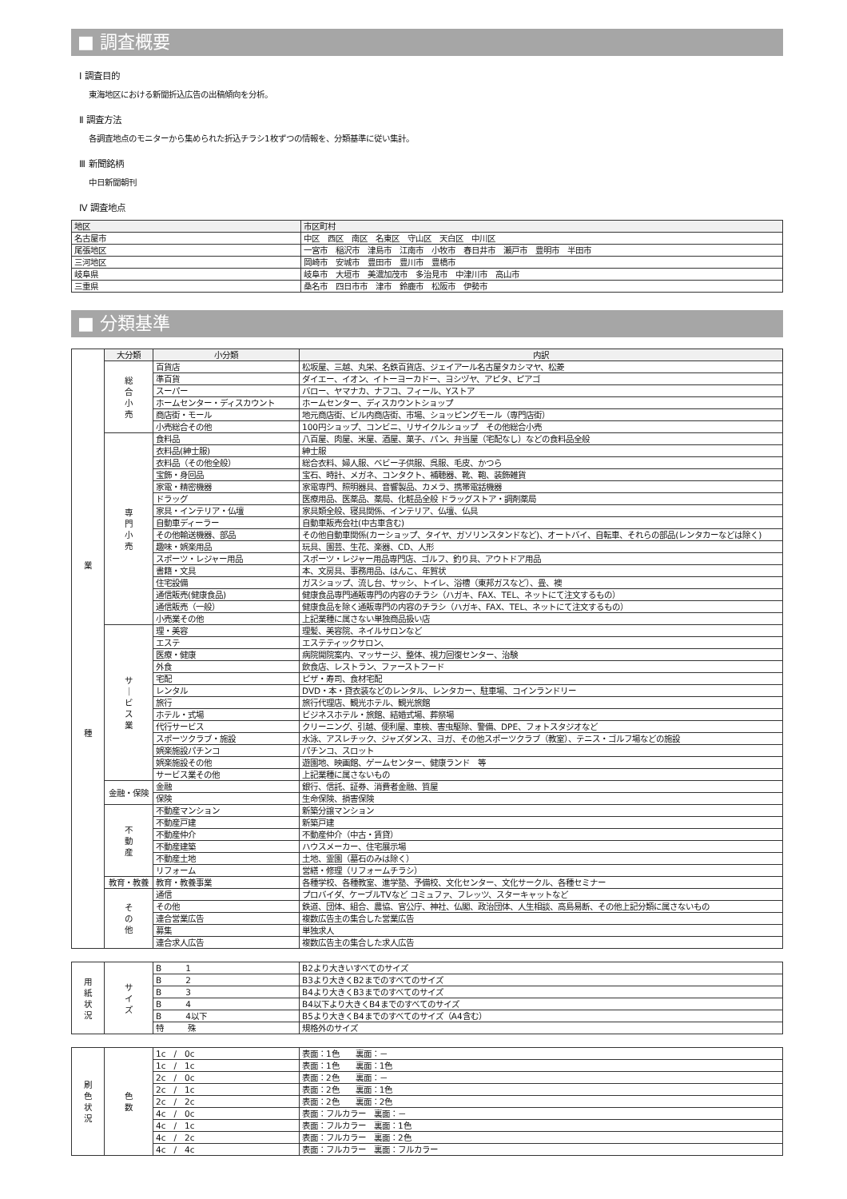■ 調査概要
Ⅰ 調査目的
東海地区における新聞折込広告の出稿傾向を分析。
Ⅱ 調査方法
各調査地点のモニターから集められた折込チラシ1枚ずつの情報を、分類基準に従い集計。
Ⅲ 新聞銘柄
中日新聞朝刊
Ⅳ 調査地点
| 地区 | 市区町村 |
| --- | --- |
| 名古屋市 | 中区 西区 南区 名東区 守山区 天白区 中川区 |
| 尾張地区 | 一宮市 稲沢市 津島市 江南市 小牧市 春日井市 瀬戸市 豊明市 半田市 |
| 三河地区 | 岡崎市 安城市 豊田市 豊川市 豊橋市 |
| 岐阜県 | 岐阜市 大垣市 美濃加茂市 多治見市 中津川市 高山市 |
| 三重県 | 桑名市 四日市市 津市 鈴鹿市 松阪市 伊勢市 |
■ 分類基準
| 業 種 | 大分類 | 小分類 | 内訳 |
| | 総 合 小 売 | 百貨店 | 松坂屋、三越、丸栄、名鉄百貨店、ジェイアール名古屋タカシマヤ、松菱 |
| | | 準百貨 | ダイエー、イオン、イトーヨーカドー、ヨシヅヤ、アピタ、ピアゴ |
| | | スーパー | バロー、ヤマナカ、ナフコ、フィール、Yストア |
| | | ホームセンター・ディスカウント | ホームセンター、ディスカウントショップ |
| | | 商店街・モール | 地元商店街、ビル内商店街、市場、ショッピングモール（専門店街） |
| | | 小売総合その他 | 100円ショップ、コンビニ、リサイクルショップ その他総合小売 |
| | 専 門 小 売 | 食料品 | 八百屋、肉屋、米屋、酒屋、菓子、パン、弁当屋（宅配なし）などの食料品全般 |
| | | 衣料品(紳士服) | 紳士服 |
| | | 衣料品（その他全般） | 総合衣料、婦人服、ベビー子供服、呉服、毛皮、かつら |
| | | 宝飾・身回品 | 宝石、時計、メガネ、コンタクト、補聴器、靴、鞄、装飾雑貨 |
| | | 家電・精密機器 | 家電専門、照明器具、音響製品、カメラ、携帯電話機器 |
| | | ドラッグ | 医療用品、医薬品、薬局、化粧品全般 ドラッグストア・調剤薬局 |
| | | 家具・インテリア・仏壇 | 家具類全般、寝具関係、インテリア、仏壇、仏具 |
| | | 自動車ディーラー | 自動車販売会社(中古車含む) |
| | | その他輸送機器、部品 | その他自動車関係(カーショップ、タイヤ、ガソリンスタンドなど)、オートバイ、自転車、それらの部品(レンタカーなどは除く) |
| | | 趣味・娯楽用品 | 玩具、園芸、生花、楽器、CD、人形 |
| | | スポーツ・レジャー用品 | スポーツ・レジャー用品専門店、ゴルフ、釣り具、アウトドア用品 |
| | | 書籍・文具 | 本、文房具、事務用品、はんこ、年賀状 |
| | | 住宅設備 | ガスショップ、流し台、サッシ、トイレ、浴槽（東邦ガスなど）、畳、襖 |
| | | 通信販売(健康食品) | 健康食品専門通販専門の内容のチラシ（ハガキ、FAX、TEL、ネットにて注文するもの） |
| | | 通信販売（一般） | 健康食品を除く通販専門の内容のチラシ（ハガキ、FAX、TEL、ネットにて注文するもの） |
| | | 小売業その他 | 上記業種に属さない単独商品扱い店 |
| | サ ｜ ビ ス 業 | 理・美容 | 理髪、美容院、ネイルサロンなど |
| | | エステ | エステティックサロン、 |
| | | 医療・健康 | 病院開院案内、マッサージ、整体、視力回復センター、治験 |
| | | 外食 | 飲食店、レストラン、ファーストフード |
| | | 宅配 | ピザ・寿司、食材宅配 |
| | | レンタル | DVD・本・貸衣装などのレンタル、レンタカー、駐車場、コインランドリー |
| | | 旅行 | 旅行代理店、観光ホテル、観光旅館 |
| | | ホテル・式場 | ビジネスホテル・旅館、結婚式場、葬祭場 |
| | | 代行サービス | クリーニング、引越、便利屋、車検、害虫駆除、警備、DPE、フォトスタジオなど |
| | | スポーツクラブ・施設 | 水泳、アスレチック、ジャズダンス、ヨガ、その他スポーツクラブ（教室）、テニス・ゴルフ場などの施設 |
| | | 娯楽施設パチンコ | パチンコ、スロット |
| | | 娯楽施設その他 | 遊園地、映画館、ゲームセンター、健康ランド 等 |
| | | サービス業その他 | 上記業種に属さないもの |
| | 金融・保険 | 金融 | 銀行、信託、証券、消費者金融、質屋 |
| | | 保険 | 生命保険、損害保険 |
| | 不 動 産 | 不動産マンション | 新築分譲マンション |
| | | 不動産戸建 | 新築戸建 |
| | | 不動産仲介 | 不動産仲介（中古・賃貸） |
| | | 不動産建築 | ハウスメーカー、住宅展示場 |
| | | 不動産土地 | 土地、霊園（墓石のみは除く） |
| | | リフォーム | 営繕・修理（リフォームチラシ） |
| | 教育・教養 | 教育・教養事業 | 各種学校、各種教室、進学塾、予備校、文化センター、文化サークル、各種セミナー |
| | そ の 他 | 通信 | プロバイダ、ケーブルTVなど コミュファ、フレッツ、スターキャットなど |
| | | その他 | 鉄道、団体、組合、農協、官公庁、神社、仏閣、政治団体、人生相談、高島易断、その他上記分類に属さないもの |
| | | 連合営業広告 | 複数広告主の集合した営業広告 |
| | | 募集 | 単独求人 |
| | | 連合求人広告 | 複数広告主の集合した求人広告 |
| 用 紙 状 況 | サ イ ズ | B 1 | B2より大きいすべてのサイズ |
| | | B 2 | B3より大きくB2までのすべてのサイズ |
| | | B 3 | B4より大きくB3までのすべてのサイズ |
| | | B 4 | B4以下より大きくB4までのすべてのサイズ |
| | | B 4以下 | B5より大きくB4までのすべてのサイズ（A4含む） |
| | | 特 殊 | 規格外のサイズ |
| 刷 色 状 況 | 色 数 | 1c / 0c | 表面：1色 裏面：－ |
| | | 1c / 1c | 表面：1色 裏面：1色 |
| | | 2c / 0c | 表面：2色 裏面：－ |
| | | 2c / 1c | 表面：2色 裏面：1色 |
| | | 2c / 2c | 表面：2色 裏面：2色 |
| | | 4c / 0c | 表面：フルカラー 裏面：－ |
| | | 4c / 1c | 表面：フルカラー 裏面：1色 |
| | | 4c / 2c | 表面：フルカラー 裏面：2色 |
| | | 4c / 4c | 表面：フルカラー 裏面：フルカラー |